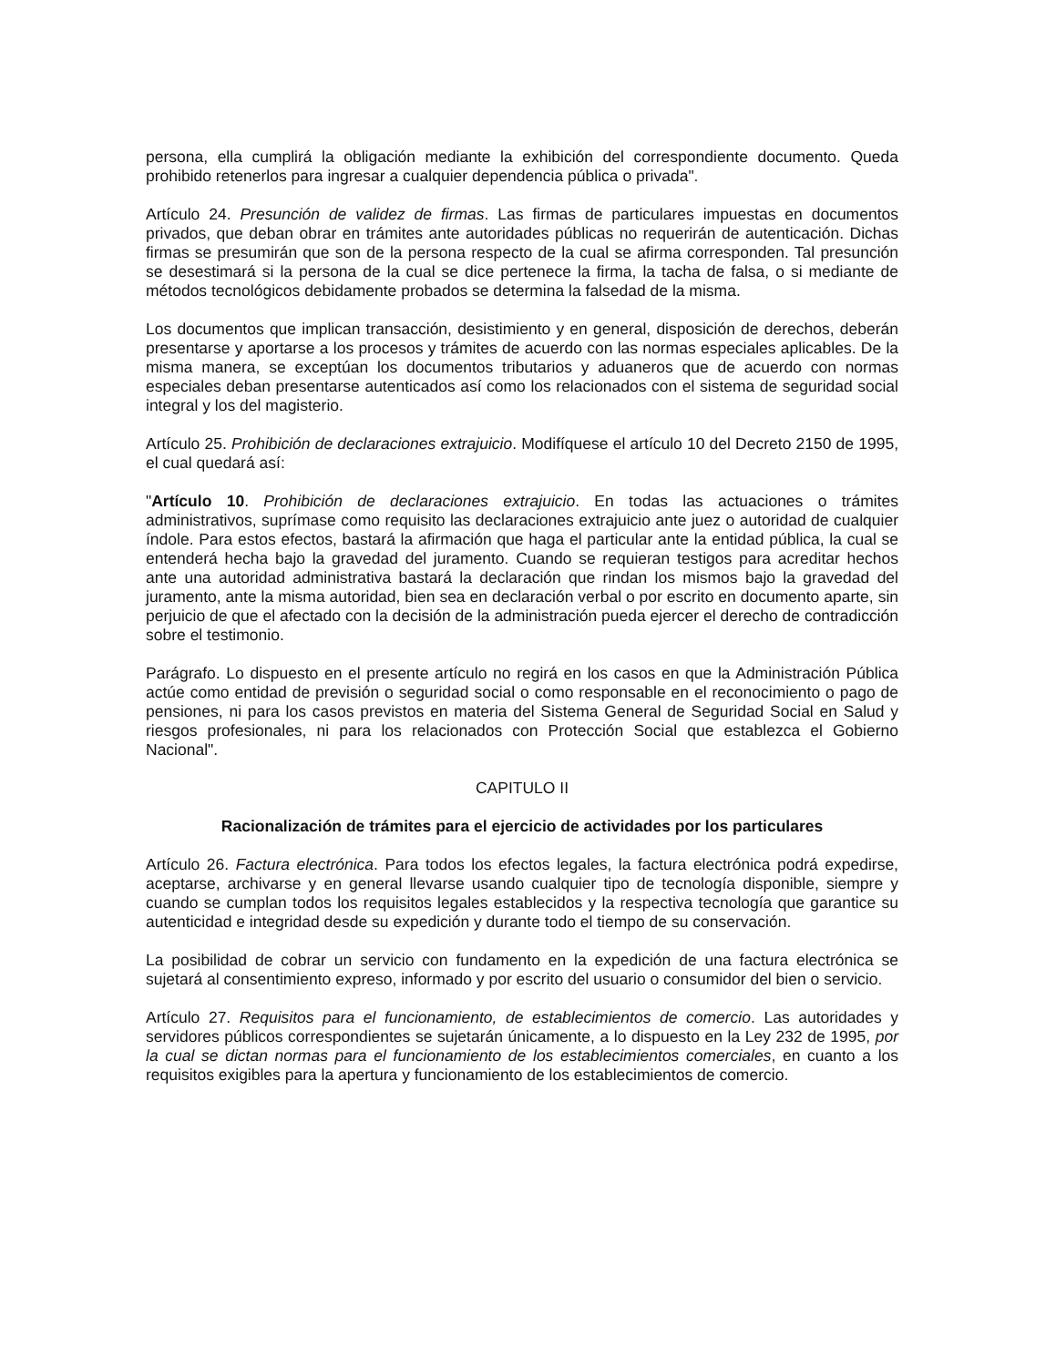persona, ella cumplirá la obligación mediante la exhibición del correspondiente documento. Queda prohibido retenerlos para ingresar a cualquier dependencia pública o privada".
Artículo 24. Presunción de validez de firmas. Las firmas de particulares impuestas en documentos privados, que deban obrar en trámites ante autoridades públicas no requerirán de autenticación. Dichas firmas se presumirán que son de la persona respecto de la cual se afirma corresponden. Tal presunción se desestimará si la persona de la cual se dice pertenece la firma, la tacha de falsa, o si mediante de métodos tecnológicos debidamente probados se determina la falsedad de la misma.
Los documentos que implican transacción, desistimiento y en general, disposición de derechos, deberán presentarse y aportarse a los procesos y trámites de acuerdo con las normas especiales aplicables. De la misma manera, se exceptúan los documentos tributarios y aduaneros que de acuerdo con normas especiales deban presentarse autenticados así como los relacionados con el sistema de seguridad social integral y los del magisterio.
Artículo 25. Prohibición de declaraciones extrajuicio. Modifíquese el artículo 10 del Decreto 2150 de 1995, el cual quedará así:
"Artículo 10. Prohibición de declaraciones extrajuicio. En todas las actuaciones o trámites administrativos, suprímase como requisito las declaraciones extrajuicio ante juez o autoridad de cualquier índole. Para estos efectos, bastará la afirmación que haga el particular ante la entidad pública, la cual se entenderá hecha bajo la gravedad del juramento. Cuando se requieran testigos para acreditar hechos ante una autoridad administrativa bastará la declaración que rindan los mismos bajo la gravedad del juramento, ante la misma autoridad, bien sea en declaración verbal o por escrito en documento aparte, sin perjuicio de que el afectado con la decisión de la administración pueda ejercer el derecho de contradicción sobre el testimonio.
Parágrafo. Lo dispuesto en el presente artículo no regirá en los casos en que la Administración Pública actúe como entidad de previsión o seguridad social o como responsable en el reconocimiento o pago de pensiones, ni para los casos previstos en materia del Sistema General de Seguridad Social en Salud y riesgos profesionales, ni para los relacionados con Protección Social que establezca el Gobierno Nacional".
CAPITULO II
Racionalización de trámites para el ejercicio de actividades por los particulares
Artículo 26. Factura electrónica. Para todos los efectos legales, la factura electrónica podrá expedirse, aceptarse, archivarse y en general llevarse usando cualquier tipo de tecnología disponible, siempre y cuando se cumplan todos los requisitos legales establecidos y la respectiva tecnología que garantice su autenticidad e integridad desde su expedición y durante todo el tiempo de su conservación.
La posibilidad de cobrar un servicio con fundamento en la expedición de una factura electrónica se sujetará al consentimiento expreso, informado y por escrito del usuario o consumidor del bien o servicio.
Artículo 27. Requisitos para el funcionamiento, de establecimientos de comercio. Las autoridades y servidores públicos correspondientes se sujetarán únicamente, a lo dispuesto en la Ley 232 de 1995, por la cual se dictan normas para el funcionamiento de los establecimientos comerciales, en cuanto a los requisitos exigibles para la apertura y funcionamiento de los establecimientos de comercio.